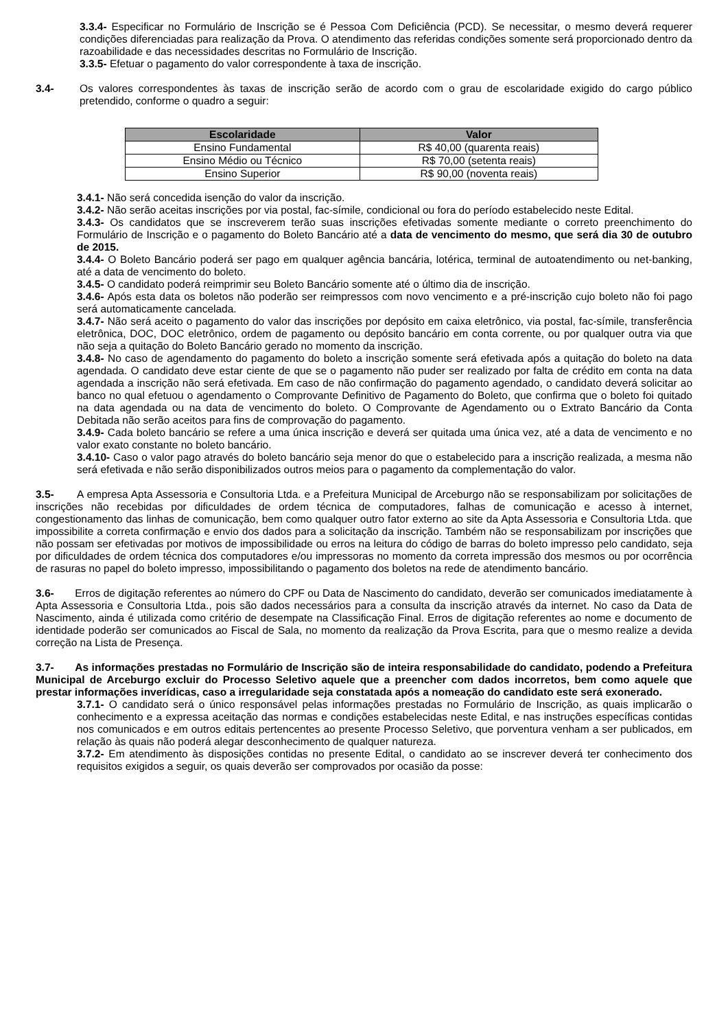3.3.4- Especificar no Formulário de Inscrição se é Pessoa Com Deficiência (PCD). Se necessitar, o mesmo deverá requerer condições diferenciadas para realização da Prova. O atendimento das referidas condições somente será proporcionado dentro da razoabilidade e das necessidades descritas no Formulário de Inscrição.
3.3.5- Efetuar o pagamento do valor correspondente à taxa de inscrição.
3.4- Os valores correspondentes às taxas de inscrição serão de acordo com o grau de escolaridade exigido do cargo público pretendido, conforme o quadro a seguir:
| Escolaridade | Valor |
| --- | --- |
| Ensino Fundamental | R$ 40,00 (quarenta reais) |
| Ensino Médio ou Técnico | R$ 70,00 (setenta reais) |
| Ensino Superior | R$ 90,00 (noventa reais) |
3.4.1- Não será concedida isenção do valor da inscrição.
3.4.2- Não serão aceitas inscrições por via postal, fac-símile, condicional ou fora do período estabelecido neste Edital.
3.4.3- Os candidatos que se inscreverem terão suas inscrições efetivadas somente mediante o correto preenchimento do Formulário de Inscrição e o pagamento do Boleto Bancário até a data de vencimento do mesmo, que será dia 30 de outubro de 2015.
3.4.4- O Boleto Bancário poderá ser pago em qualquer agência bancária, lotérica, terminal de autoatendimento ou net-banking, até a data de vencimento do boleto.
3.4.5- O candidato poderá reimprimir seu Boleto Bancário somente até o último dia de inscrição.
3.4.6- Após esta data os boletos não poderão ser reimpressos com novo vencimento e a pré-inscrição cujo boleto não foi pago será automaticamente cancelada.
3.4.7- Não será aceito o pagamento do valor das inscrições por depósito em caixa eletrônico, via postal, fac-símile, transferência eletrônica, DOC, DOC eletrônico, ordem de pagamento ou depósito bancário em conta corrente, ou por qualquer outra via que não seja a quitação do Boleto Bancário gerado no momento da inscrição.
3.4.8- No caso de agendamento do pagamento do boleto a inscrição somente será efetivada após a quitação do boleto na data agendada. O candidato deve estar ciente de que se o pagamento não puder ser realizado por falta de crédito em conta na data agendada a inscrição não será efetivada. Em caso de não confirmação do pagamento agendado, o candidato deverá solicitar ao banco no qual efetuou o agendamento o Comprovante Definitivo de Pagamento do Boleto, que confirma que o boleto foi quitado na data agendada ou na data de vencimento do boleto. O Comprovante de Agendamento ou o Extrato Bancário da Conta Debitada não serão aceitos para fins de comprovação do pagamento.
3.4.9- Cada boleto bancário se refere a uma única inscrição e deverá ser quitada uma única vez, até a data de vencimento e no valor exato constante no boleto bancário.
3.4.10- Caso o valor pago através do boleto bancário seja menor do que o estabelecido para a inscrição realizada, a mesma não será efetivada e não serão disponibilizados outros meios para o pagamento da complementação do valor.
3.5- A empresa Apta Assessoria e Consultoria Ltda. e a Prefeitura Municipal de Arceburgo não se responsabilizam por solicitações de inscrições não recebidas por dificuldades de ordem técnica de computadores, falhas de comunicação e acesso à internet, congestionamento das linhas de comunicação, bem como qualquer outro fator externo ao site da Apta Assessoria e Consultoria Ltda. que impossibilite a correta confirmação e envio dos dados para a solicitação da inscrição. Também não se responsabilizam por inscrições que não possam ser efetivadas por motivos de impossibilidade ou erros na leitura do código de barras do boleto impresso pelo candidato, seja por dificuldades de ordem técnica dos computadores e/ou impressoras no momento da correta impressão dos mesmos ou por ocorrência de rasuras no papel do boleto impresso, impossibilitando o pagamento dos boletos na rede de atendimento bancário.
3.6- Erros de digitação referentes ao número do CPF ou Data de Nascimento do candidato, deverão ser comunicados imediatamente à Apta Assessoria e Consultoria Ltda., pois são dados necessários para a consulta da inscrição através da internet. No caso da Data de Nascimento, ainda é utilizada como critério de desempate na Classificação Final. Erros de digitação referentes ao nome e documento de identidade poderão ser comunicados ao Fiscal de Sala, no momento da realização da Prova Escrita, para que o mesmo realize a devida correção na Lista de Presença.
3.7- As informações prestadas no Formulário de Inscrição são de inteira responsabilidade do candidato, podendo a Prefeitura Municipal de Arceburgo excluir do Processo Seletivo aquele que a preencher com dados incorretos, bem como aquele que prestar informações inverídicas, caso a irregularidade seja constatada após a nomeação do candidato este será exonerado.
3.7.1- O candidato será o único responsável pelas informações prestadas no Formulário de Inscrição, as quais implicarão o conhecimento e a expressa aceitação das normas e condições estabelecidas neste Edital, e nas instruções específicas contidas nos comunicados e em outros editais pertencentes ao presente Processo Seletivo, que porventura venham a ser publicados, em relação às quais não poderá alegar desconhecimento de qualquer natureza.
3.7.2- Em atendimento às disposições contidas no presente Edital, o candidato ao se inscrever deverá ter conhecimento dos requisitos exigidos a seguir, os quais deverão ser comprovados por ocasião da posse: